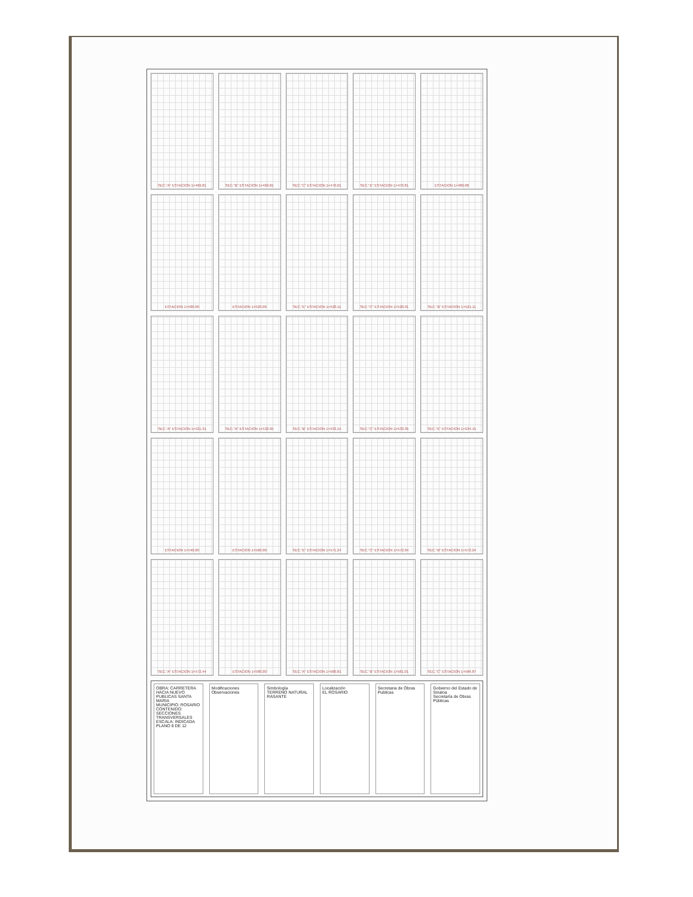SEC."A" ESTACION 1+469.81
SEC."B" ESTACION 1+469.81
SEC."C" ESTACION 1+470.01
SEC."E" ESTACION 1+470.81
ESTACION 1+480.00
ESTACION 1+500.00
ESTACION 1+520.00
SEC."E" ESTACION 1+520.11
SEC."C" ESTACION 1+520.91
SEC."B" ESTACION 1+521.11
SEC."A" ESTACION 1+521.31
SEC."A" ESTACION 1+532.95
SEC."B" ESTACION 1+533.15
SEC."C" ESTACION 1+533.35
SEC."E" ESTACION 1+534.15
ESTACION 1+540.00
ESTACION 1+560.00
SEC."E" ESTACION 1+571.24
SEC."C" ESTACION 1+572.04
SEC."B" ESTACION 1+572.24
SEC."A" ESTACION 1+572.44
ESTACION 1+580.00
SEC."A" ESTACION 1+580.81
SEC."B" ESTACION 1+581.01
SEC."C" ESTACION 1+584.87
OBRA: CARRETERA HACIA NUEVO PUBLICAS SANTA MARIA
MUNICIPIO: ROSARIO
CONTENIDO: SECCIONES TRANSVERSALES
ESCALA: INDICADA
PLANO 8 DE 12
Modificaciones
Observaciones
Simbología
TERRENO NATURAL
RASANTE
Localización
EL ROSARIO
Secretaria de Obras Publicas Gobierno del Estado de Sinaloa
Secretaría de Obras Públicas